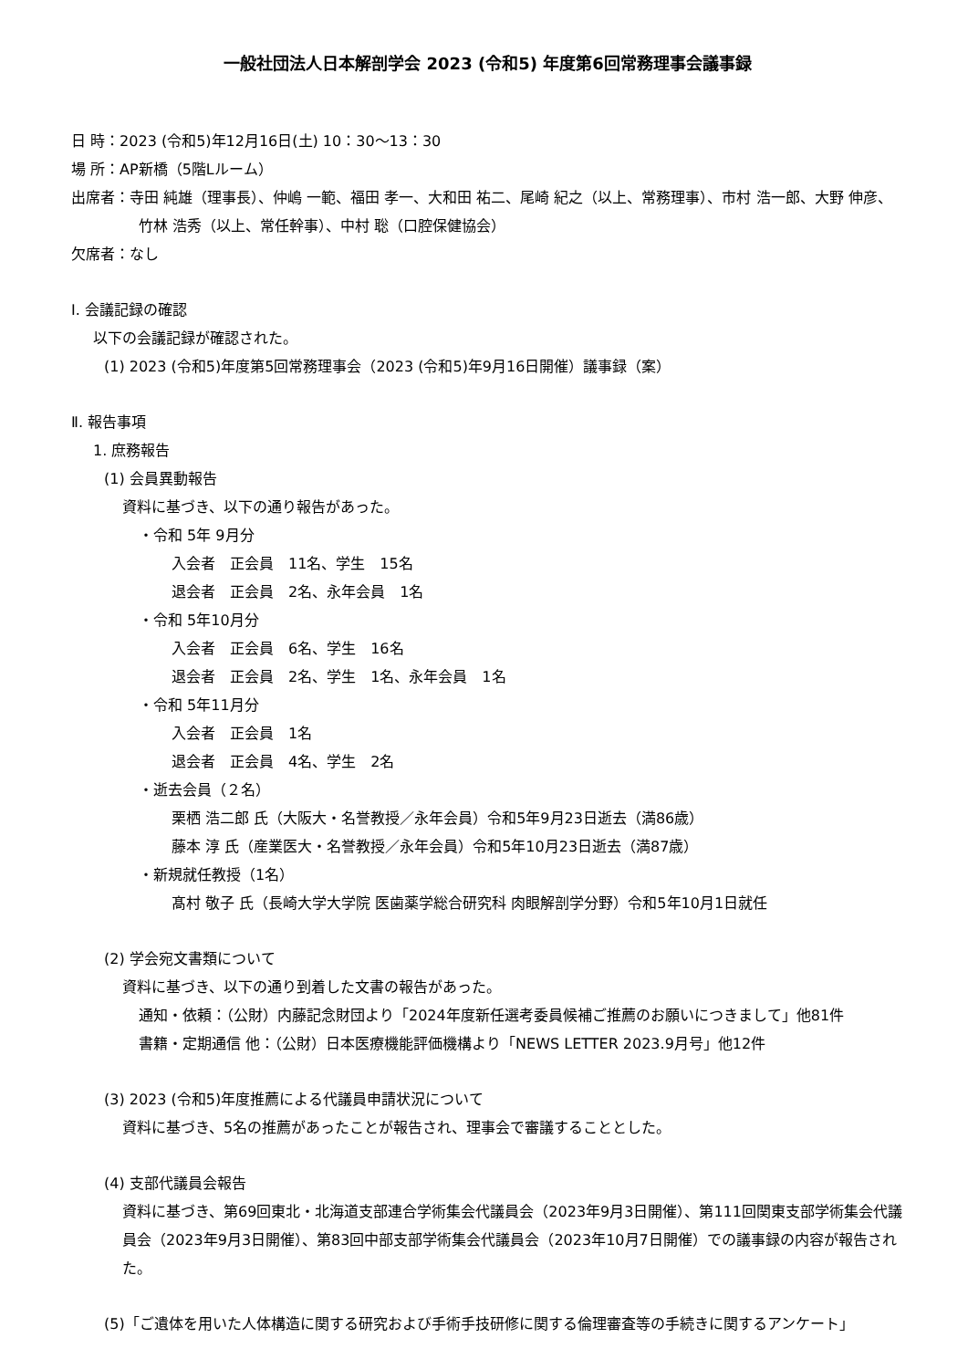一般社団法人日本解剖学会 2023 (令和5) 年度第6回常務理事会議事録
日 時：2023 (令和5)年12月16日(土) 10：30～13：30
場 所：AP新橋（5階Lルーム）
出席者：寺田 純雄（理事長）、仲嶋 一範、福田 孝一、大和田 祐二、尾崎 紀之（以上、常務理事）、市村 浩一郎、大野 伸彦、竹林 浩秀（以上、常任幹事）、中村 聡（口腔保健協会）
欠席者：なし
Ⅰ. 会議記録の確認
以下の会議記録が確認された。
(1) 2023 (令和5)年度第5回常務理事会（2023 (令和5)年9月16日開催）議事録（案）
Ⅱ. 報告事項
1. 庶務報告
(1) 会員異動報告
資料に基づき、以下の通り報告があった。
・令和 5年 9月分
入会者　正会員　11名、学生　15名
退会者　正会員　2名、永年会員　1名
・令和 5年10月分
入会者　正会員　6名、学生　16名
退会者　正会員　2名、学生　1名、永年会員　1名
・令和 5年11月分
入会者　正会員　1名
退会者　正会員　4名、学生　2名
・逝去会員（２名）
栗栖 浩二郎 氏（大阪大・名誉教授／永年会員）令和5年9月23日逝去（満86歳）
藤本 淳 氏（産業医大・名誉教授／永年会員）令和5年10月23日逝去（満87歳）
・新規就任教授（1名）
髙村 敬子 氏（長崎大学大学院 医歯薬学総合研究科 肉眼解剖学分野）令和5年10月1日就任
(2) 学会宛文書類について
資料に基づき、以下の通り到着した文書の報告があった。
通知・依頼：（公財）内藤記念財団より「2024年度新任選考委員候補ご推薦のお願いにつきまして」他81件
書籍・定期通信 他：（公財）日本医療機能評価機構より「NEWS LETTER 2023.9月号」他12件
(3) 2023 (令和5)年度推薦による代議員申請状況について
資料に基づき、5名の推薦があったことが報告され、理事会で審議することとした。
(4) 支部代議員会報告
資料に基づき、第69回東北・北海道支部連合学術集会代議員会（2023年9月3日開催）、第111回関東支部学術集会代議員会（2023年9月3日開催）、第83回中部支部学術集会代議員会（2023年10月7日開催）での議事録の内容が報告された。
(5)「ご遺体を用いた人体構造に関する研究および手術手技研修に関する倫理審査等の手続きに関するアンケート」